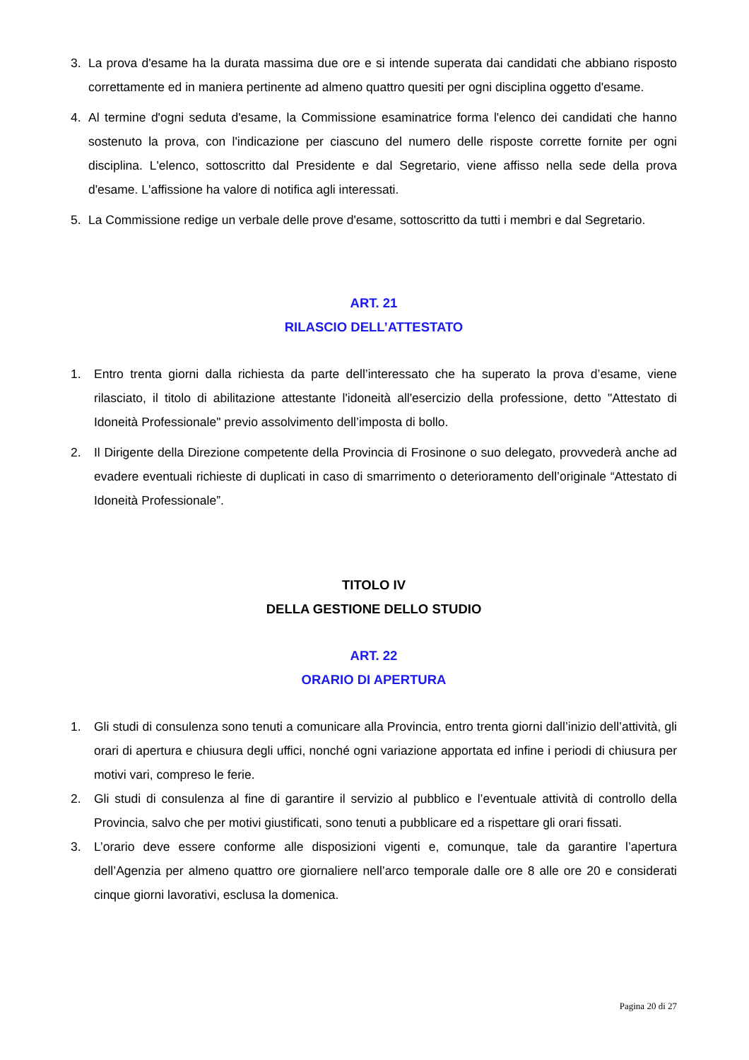3. La prova d'esame ha la durata massima due ore e si intende superata dai candidati che abbiano risposto correttamente ed in maniera pertinente ad almeno quattro quesiti per ogni disciplina oggetto d'esame.
4. Al termine d'ogni seduta d'esame, la Commissione esaminatrice forma l'elenco dei candidati che hanno sostenuto la prova, con l'indicazione per ciascuno del numero delle risposte corrette fornite per ogni disciplina. L'elenco, sottoscritto dal Presidente e dal Segretario, viene affisso nella sede della prova d'esame. L'affissione ha valore di notifica agli interessati.
5. La Commissione redige un verbale delle prove d'esame, sottoscritto da tutti i membri e dal Segretario.
ART. 21
RILASCIO DELL’ATTESTATO
1. Entro trenta giorni dalla richiesta da parte dell’interessato che ha superato la prova d’esame, viene rilasciato, il titolo di abilitazione attestante l'idoneità all'esercizio della professione, detto "Attestato di Idoneità Professionale" previo assolvimento dell’imposta di bollo.
2. Il Dirigente della Direzione competente della Provincia di Frosinone o suo delegato, provvederà anche ad evadere eventuali richieste di duplicati in caso di smarrimento o deterioramento dell’originale “Attestato di Idoneità Professionale”.
TITOLO IV
DELLA GESTIONE DELLO STUDIO
ART. 22
ORARIO DI APERTURA
1. Gli studi di consulenza sono tenuti a comunicare alla Provincia, entro trenta giorni dall’inizio dell’attività, gli orari di apertura e chiusura degli uffici, nonché ogni variazione apportata ed infine i periodi di chiusura per motivi vari, compreso le ferie.
2. Gli studi di consulenza al fine di garantire il servizio al pubblico e l’eventuale attività di controllo della Provincia, salvo che per motivi giustificati, sono tenuti a pubblicare ed a rispettare gli orari fissati.
3. L’orario deve essere conforme alle disposizioni vigenti e, comunque, tale da garantire l’apertura dell’Agenzia per almeno quattro ore giornaliere nell’arco temporale dalle ore 8 alle ore 20 e considerati cinque giorni lavorativi, esclusa la domenica.
Pagina 20 di 27